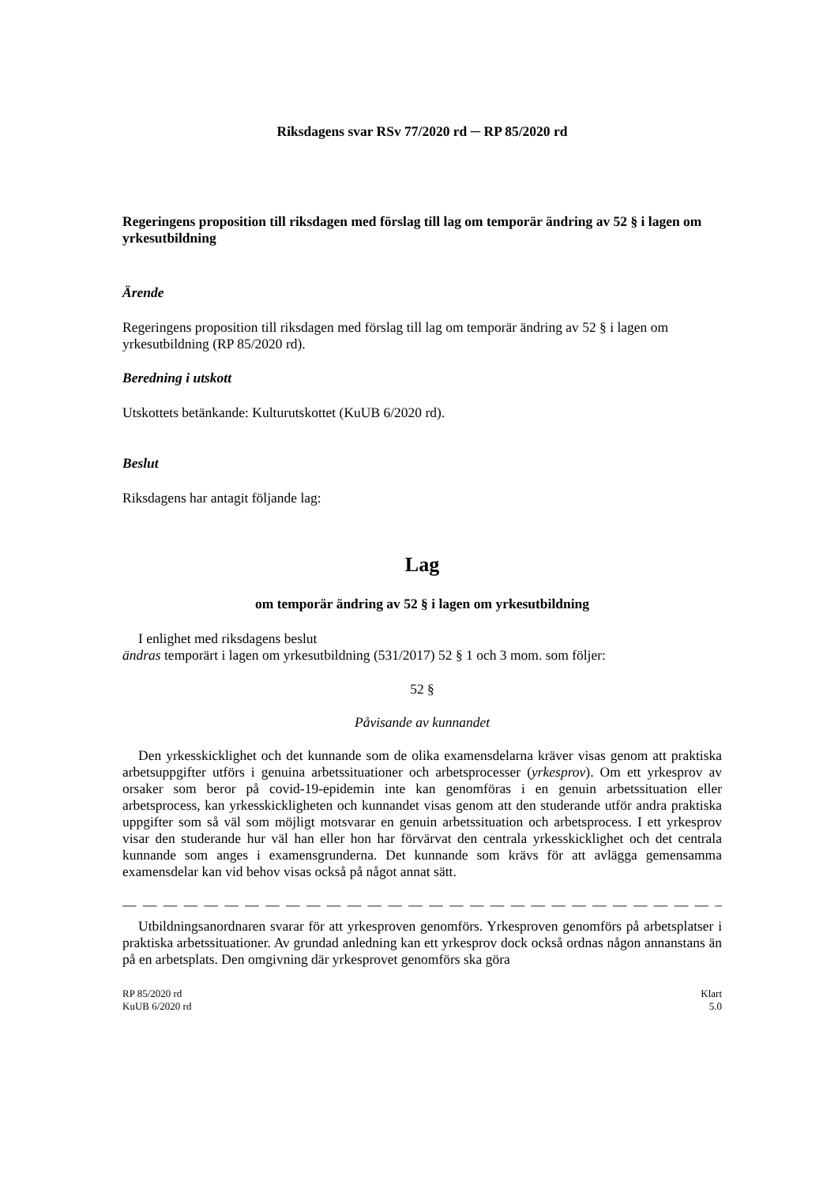Riksdagens svar RSv 77/2020 rd ─ RP 85/2020 rd
Regeringens proposition till riksdagen med förslag till lag om temporär ändring av 52 § i lagen om yrkesutbildning
Ärende
Regeringens proposition till riksdagen med förslag till lag om temporär ändring av 52 § i lagen om yrkesutbildning (RP 85/2020 rd).
Beredning i utskott
Utskottets betänkande: Kulturutskottet (KuUB 6/2020 rd).
Beslut
Riksdagens har antagit följande lag:
Lag
om temporär ändring av 52 § i lagen om yrkesutbildning
I enlighet med riksdagens beslut
ändras temporärt i lagen om yrkesutbildning (531/2017) 52 § 1 och 3 mom. som följer:
52 §
Påvisande av kunnandet
Den yrkesskicklighet och det kunnande som de olika examensdelarna kräver visas genom att praktiska arbetsuppgifter utförs i genuina arbetssituationer och arbetsprocesser (yrkesprov). Om ett yrkesprov av orsaker som beror på covid-19-epidemin inte kan genomföras i en genuin arbetssituation eller arbetsprocess, kan yrkesskickligheten och kunnandet visas genom att den studerande utför andra praktiska uppgifter som så väl som möjligt motsvarar en genuin arbetssituation och arbetsprocess. I ett yrkesprov visar den studerande hur väl han eller hon har förvärvat den centrala yrkesskicklighet och det centrala kunnande som anges i examensgrunderna. Det kunnande som krävs för att avlägga gemensamma examensdelar kan vid behov visas också på något annat sätt.
— — — — — — — — — — — — — — — — — — — — — — — — — — — — — —
Utbildningsanordnaren svarar för att yrkesproven genomförs. Yrkesproven genomförs på arbetsplatser i praktiska arbetssituationer. Av grundad anledning kan ett yrkesprov dock också ordnas någon annanstans än på en arbetsplats. Den omgivning där yrkesprovet genomförs ska göra
RP 85/2020 rd
KuUB 6/2020 rd
Klart
5.0